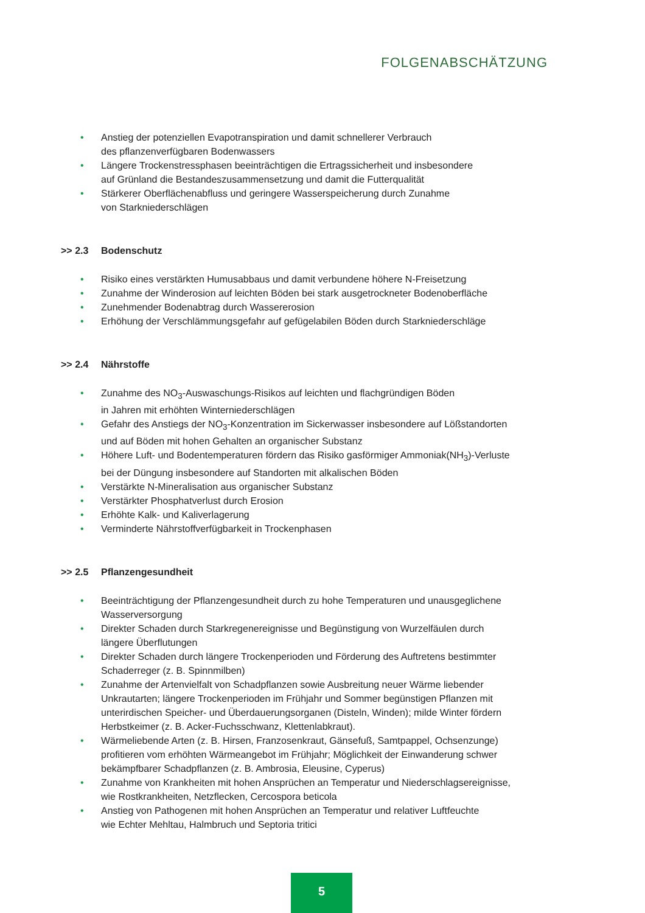FOLGENABSCHÄTZUNG
• Anstieg der potenziellen Evapotranspiration und damit schnellerer Verbrauch
des pflanzenverfügbaren Bodenwassers
• Längere Trockenstressphasen beeinträchtigen die Ertragssicherheit und insbesondere
auf Grünland die Bestandeszusammensetzung und damit die Futterqualität
• Stärkerer Oberflächenabfluss und geringere Wasserspeicherung durch Zunahme
von Starkniederschlägen
>> 2.3 Bodenschutz
• Risiko eines verstärkten Humusabbaus und damit verbundene höhere N-Freisetzung
• Zunahme der Winderosion auf leichten Böden bei stark ausgetrockneter Bodenoberfläche
• Zunehmender Bodenabtrag durch Wassererosion
• Erhöhung der Verschlämmungsgefahr auf gefügelabilen Böden durch Starkniederschläge
>> 2.4 Nährstoffe
• Zunahme des NO<sub>3</sub>-Auswaschungs-Risikos auf leichten und flachgründigen Böden
in Jahren mit erhöhten Winterniederschlägen
• Gefahr des Anstiegs der NO<sub>3</sub>-Konzentration im Sickerwasser insbesondere auf Lößstandorten
und auf Böden mit hohen Gehalten an organischer Substanz
• Höhere Luft- und Bodentemperaturen fördern das Risiko gasförmiger Ammoniak(NH<sub>3</sub>)-Verluste
bei der Düngung insbesondere auf Standorten mit alkalischen Böden
• Verstärkte N-Mineralisation aus organischer Substanz
• Verstärkter Phosphatverlust durch Erosion
• Erhöhte Kalk- und Kaliverlagerung
• Verminderte Nährstoffverfügbarkeit in Trockenphasen
>> 2.5 Pflanzengesundheit
• Beeinträchtigung der Pflanzengesundheit durch zu hohe Temperaturen und unausgeglichene
Wasserversorgung
• Direkter Schaden durch Starkregenereignisse und Begünstigung von Wurzelfäulen durch
längere Überflutungen
• Direkter Schaden durch längere Trockenperioden und Förderung des Auftretens bestimmter
Schaderreger (z. B. Spinnmilben)
• Zunahme der Artenvielfalt von Schadpflanzen sowie Ausbreitung neuer Wärme liebender
Unkrautarten; längere Trockenperioden im Frühjahr und Sommer begünstigen Pflanzen mit
unterirdischen Speicher- und Überdauerungsorganen (Disteln, Winden); milde Winter fördern
Herbstkeimer (z. B. Acker-Fuchsschwanz, Klettenlabkraut).
• Wärmeliebende Arten (z. B. Hirsen, Franzosenkraut, Gänsefuß, Samtpappel, Ochsenzunge)
profitieren vom erhöhten Wärmeangebot im Frühjahr; Möglichkeit der Einwanderung schwer
bekämpfbarer Schadpflanzen (z. B. Ambrosia, Eleusine, Cyperus)
• Zunahme von Krankheiten mit hohen Ansprüchen an Temperatur und Niederschlagsereignisse,
wie Rostkrankheiten, Netzflecken, Cercospora beticola
• Anstieg von Pathogenen mit hohen Ansprüchen an Temperatur und relativer Luftfeuchte
wie Echter Mehltau, Halmbruch und Septoria tritici
5